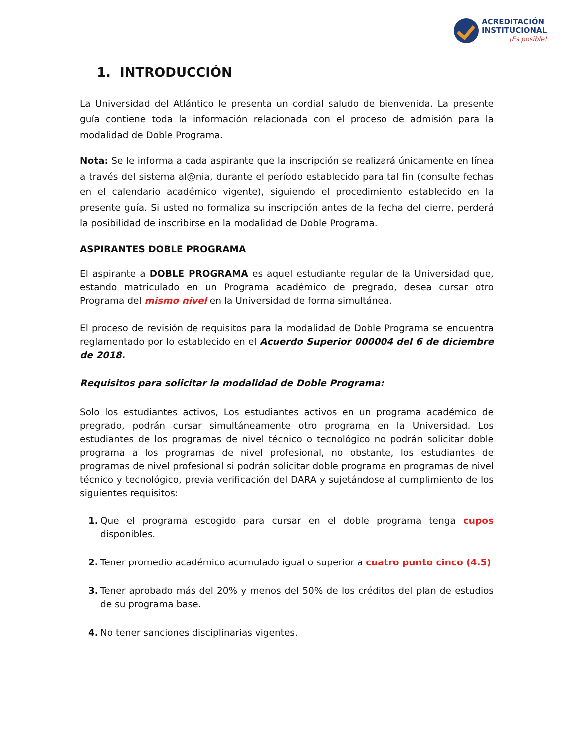ACREDITACIÓN
INSTITUCIONAL
¡Es posible!
1. INTRODUCCIÓN
La Universidad del Atlántico le presenta un cordial saludo de bienvenida. La presente guía contiene toda la información relacionada con el proceso de admisión para la modalidad de Doble Programa.
Nota: Se le informa a cada aspirante que la inscripción se realizará únicamente en línea a través del sistema al@nia, durante el período establecido para tal fin (consulte fechas en el calendario académico vigente), siguiendo el procedimiento establecido en la presente guía. Si usted no formaliza su inscripción antes de la fecha del cierre, perderá la posibilidad de inscribirse en la modalidad de Doble Programa.
ASPIRANTES DOBLE PROGRAMA
El aspirante a DOBLE PROGRAMA es aquel estudiante regular de la Universidad que, estando matriculado en un Programa académico de pregrado, desea cursar otro Programa del mismo nivel en la Universidad de forma simultánea.
El proceso de revisión de requisitos para la modalidad de Doble Programa se encuentra reglamentado por lo establecido en el Acuerdo Superior 000004 del 6 de diciembre de 2018.
Requisitos para solicitar la modalidad de Doble Programa:
Solo los estudiantes activos, Los estudiantes activos en un programa académico de pregrado, podrán cursar simultáneamente otro programa en la Universidad. Los estudiantes de los programas de nivel técnico o tecnológico no podrán solicitar doble programa a los programas de nivel profesional, no obstante, los estudiantes de programas de nivel profesional si podrán solicitar doble programa en programas de nivel técnico y tecnológico, previa verificación del DARA y sujetándose al cumplimiento de los siguientes requisitos:
1. Que el programa escogido para cursar en el doble programa tenga cupos disponibles.
2. Tener promedio académico acumulado igual o superior a cuatro punto cinco (4.5)
3. Tener aprobado más del 20% y menos del 50% de los créditos del plan de estudios de su programa base.
4. No tener sanciones disciplinarias vigentes.